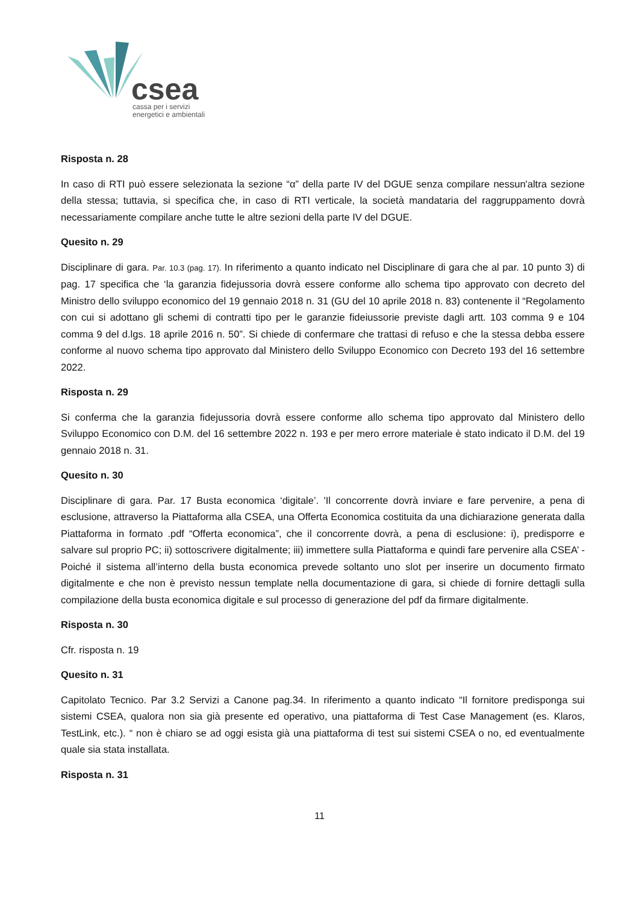csea
cassa per i servizi
energetici e ambientali
Risposta n. 28
In caso di RTI può essere selezionata la sezione “α” della parte IV del DGUE senza compilare nessun'altra sezione della stessa; tuttavia, si specifica che, in caso di RTI verticale, la società mandataria del raggruppamento dovrà necessariamente compilare anche tutte le altre sezioni della parte IV del DGUE.
Quesito n. 29
Disciplinare di gara. Par. 10.3 (pag. 17). In riferimento a quanto indicato nel Disciplinare di gara che al par. 10 punto 3) di pag. 17 specifica che ‘la garanzia fidejussoria dovrà essere conforme allo schema tipo approvato con decreto del Ministro dello sviluppo economico del 19 gennaio 2018 n. 31 (GU del 10 aprile 2018 n. 83) contenente il “Regolamento con cui si adottano gli schemi di contratti tipo per le garanzie fideiussorie previste dagli artt. 103 comma 9 e 104 comma 9 del d.lgs. 18 aprile 2016 n. 50”. Si chiede di confermare che trattasi di refuso e che la stessa debba essere conforme al nuovo schema tipo approvato dal Ministero dello Sviluppo Economico con Decreto 193 del 16 settembre 2022.
Risposta n. 29
Si conferma che la garanzia fidejussoria dovrà essere conforme allo schema tipo approvato dal Ministero dello Sviluppo Economico con D.M. del 16 settembre 2022 n. 193 e per mero errore materiale è stato indicato il D.M. del 19 gennaio 2018 n. 31.
Quesito n. 30
Disciplinare di gara. Par. 17 Busta economica ‘digitale’. 'Il concorrente dovrà inviare e fare pervenire, a pena di esclusione, attraverso la Piattaforma alla CSEA, una Offerta Economica costituita da una dichiarazione generata dalla Piattaforma in formato .pdf “Offerta economica”, che il concorrente dovrà, a pena di esclusione: i), predisporre e salvare sul proprio PC; ii) sottoscrivere digitalmente; iii) immettere sulla Piattaforma e quindi fare pervenire alla CSEA’ - Poiché il sistema all’interno della busta economica prevede soltanto uno slot per inserire un documento firmato digitalmente e che non è previsto nessun template nella documentazione di gara, si chiede di fornire dettagli sulla compilazione della busta economica digitale e sul processo di generazione del pdf da firmare digitalmente.
Risposta n. 30
Cfr. risposta n. 19
Quesito n. 31
Capitolato Tecnico. Par 3.2 Servizi a Canone pag.34. In riferimento a quanto indicato “Il fornitore predisponga sui sistemi CSEA, qualora non sia già presente ed operativo, una piattaforma di Test Case Management (es. Klaros, TestLink, etc.). “ non è chiaro se ad oggi esista già una piattaforma di test sui sistemi CSEA o no, ed eventualmente quale sia stata installata.
Risposta n. 31
11